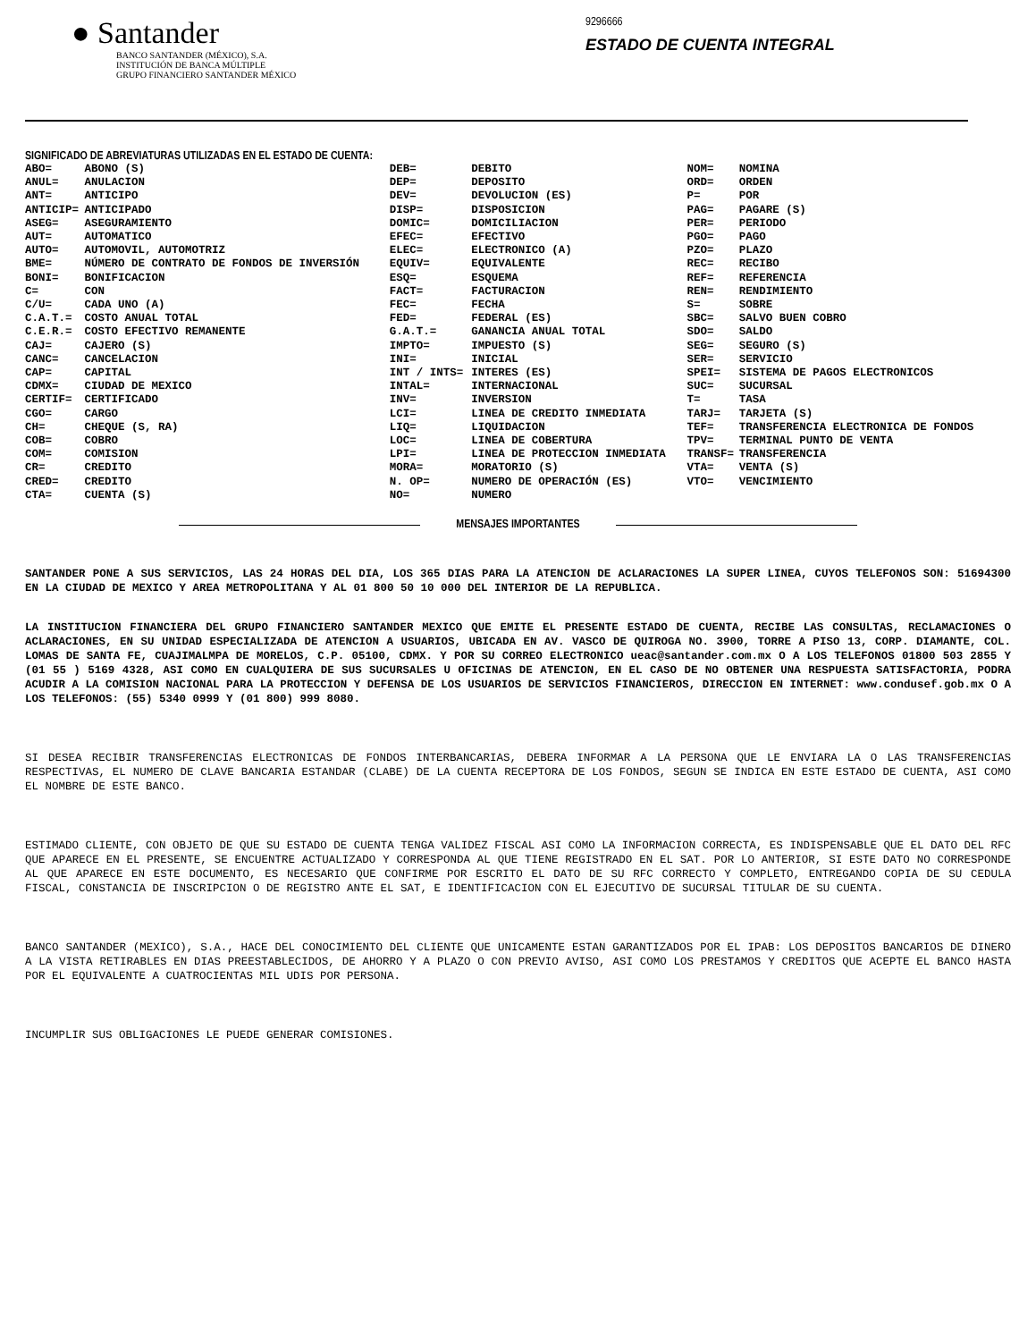● Santander
BANCO SANTANDER (MÉXICO), S.A.
INSTITUCIÓN DE BANCA MÚLTIPLE
GRUPO FINANCIERO SANTANDER MÉXICO
9296666
ESTADO DE CUENTA INTEGRAL
SIGNIFICADO DE ABREVIATURAS UTILIZADAS EN EL ESTADO DE CUENTA:
| ABO= | ABONO (S) | DEB= | DEBITO | NOM= | NOMINA |
| ANUL= | ANULACION | DEP= | DEPOSITO | ORD= | ORDEN |
| ANT= | ANTICIPO | DEV= | DEVOLUCION (ES) | P= | POR |
| ANTICIP= | ANTICIPADO | DISP= | DISPOSICION | PAG= | PAGARE (S) |
| ASEG= | ASEGURAMIENTO | DOMIC= | DOMICILIACION | PER= | PERIODO |
| AUT= | AUTOMATICO | EFEC= | EFECTIVO | PGO= | PAGO |
| AUTO= | AUTOMOVIL, AUTOMOTRIZ | ELEC= | ELECTRONICO (A) | PZO= | PLAZO |
| BME= | NÚMERO DE CONTRATO DE FONDOS DE INVERSIÓN | EQUIV= | EQUIVALENTE | REC= | RECIBO |
| BONI= | BONIFICACION | ESQ= | ESQUEMA | REF= | REFERENCIA |
| C= | CON | FACT= | FACTURACION | REN= | RENDIMIENTO |
| C/U= | CADA UNO (A) | FEC= | FECHA | S= | SOBRE |
| C.A.T.= | COSTO ANUAL TOTAL | FED= | FEDERAL (ES) | SBC= | SALVO BUEN COBRO |
| C.E.R.= | COSTO EFECTIVO REMANENTE | G.A.T.= | GANANCIA ANUAL TOTAL | SDO= | SALDO |
| CAJ= | CAJERO (S) | IMPTO= | IMPUESTO (S) | SEG= | SEGURO (S) |
| CANC= | CANCELACION | INI= | INICIAL | SER= | SERVICIO |
| CAP= | CAPITAL | INT / INTS= | INTERES (ES) | SPEI= | SISTEMA DE PAGOS ELECTRONICOS |
| CDMX= | CIUDAD DE MEXICO | INTAL= | INTERNACIONAL | SUC= | SUCURSAL |
| CERTIF= | CERTIFICADO | INV= | INVERSION | T= | TASA |
| CGO= | CARGO | LCI= | LINEA DE CREDITO INMEDIATA | TARJ= | TARJETA (S) |
| CH= | CHEQUE (S, RA) | LIQ= | LIQUIDACION | TEF= | TRANSFERENCIA ELECTRONICA DE FONDOS |
| COB= | COBRO | LOC= | LINEA DE COBERTURA | TPV= | TERMINAL PUNTO DE VENTA |
| COM= | COMISION | LPI= | LINEA DE PROTECCION INMEDIATA | TRANSF= | TRANSFERENCIA |
| CR= | CREDITO | MORA= | MORATORIO (S) | VTA= | VENTA (S) |
| CRED= | CREDITO | N. OP= | NUMERO DE OPERACIÓN (ES) | VTO= | VENCIMIENTO |
| CTA= | CUENTA (S) | NO= | NUMERO | | |
MENSAJES IMPORTANTES
SANTANDER PONE A SUS SERVICIOS, LAS 24 HORAS DEL DIA, LOS 365 DIAS PARA LA ATENCION DE ACLARACIONES LA SUPER LINEA, CUYOS TELEFONOS SON: 51694300 EN LA CIUDAD DE MEXICO Y AREA METROPOLITANA Y AL 01 800 50 10 000 DEL INTERIOR DE LA REPUBLICA.
LA INSTITUCION FINANCIERA DEL GRUPO FINANCIERO SANTANDER MEXICO QUE EMITE EL PRESENTE ESTADO DE CUENTA, RECIBE LAS CONSULTAS, RECLAMACIONES O ACLARACIONES, EN SU UNIDAD ESPECIALIZADA DE ATENCION A USUARIOS, UBICADA EN AV. VASCO DE QUIROGA NO. 3900, TORRE A PISO 13, CORP. DIAMANTE, COL. LOMAS DE SANTA FE, CUAJIMALMPA DE MORELOS, C.P. 05100, CDMX. Y POR SU CORREO ELECTRONICO ueac@santander.com.mx O A LOS TELEFONOS 01800 503 2855 Y (01 55 ) 5169 4328, ASI COMO EN CUALQUIERA DE SUS SUCURSALES U OFICINAS DE ATENCION, EN EL CASO DE NO OBTENER UNA RESPUESTA SATISFACTORIA, PODRA ACUDIR A LA COMISION NACIONAL PARA LA PROTECCION Y DEFENSA DE LOS USUARIOS DE SERVICIOS FINANCIEROS, DIRECCION EN INTERNET: www.condusef.gob.mx O A LOS TELEFONOS: (55) 5340 0999 Y (01 800) 999 8080.
SI DESEA RECIBIR TRANSFERENCIAS ELECTRONICAS DE FONDOS INTERBANCARIAS, DEBERA INFORMAR A LA PERSONA QUE LE ENVIARA LA O LAS TRANSFERENCIAS RESPECTIVAS, EL NUMERO DE CLAVE BANCARIA ESTANDAR (CLABE) DE LA CUENTA RECEPTORA DE LOS FONDOS, SEGUN SE INDICA EN ESTE ESTADO DE CUENTA, ASI COMO EL NOMBRE DE ESTE BANCO.
ESTIMADO CLIENTE, CON OBJETO DE QUE SU ESTADO DE CUENTA TENGA VALIDEZ FISCAL ASI COMO LA INFORMACION CORRECTA, ES INDISPENSABLE QUE EL DATO DEL RFC QUE APARECE EN EL PRESENTE, SE ENCUENTRE ACTUALIZADO Y CORRESPONDA AL QUE TIENE REGISTRADO EN EL SAT. POR LO ANTERIOR, SI ESTE DATO NO CORRESPONDE AL QUE APARECE EN ESTE DOCUMENTO, ES NECESARIO QUE CONFIRME POR ESCRITO EL DATO DE SU RFC CORRECTO Y COMPLETO, ENTREGANDO COPIA DE SU CEDULA FISCAL, CONSTANCIA DE INSCRIPCION O DE REGISTRO ANTE EL SAT, E IDENTIFICACION CON EL EJECUTIVO DE SUCURSAL TITULAR DE SU CUENTA.
BANCO SANTANDER (MEXICO), S.A., HACE DEL CONOCIMIENTO DEL CLIENTE QUE UNICAMENTE ESTAN GARANTIZADOS POR EL IPAB: LOS DEPOSITOS BANCARIOS DE DINERO A LA VISTA RETIRABLES EN DIAS PREESTABLECIDOS, DE AHORRO Y A PLAZO O CON PREVIO AVISO, ASI COMO LOS PRESTAMOS Y CREDITOS QUE ACEPTE EL BANCO HASTA POR EL EQUIVALENTE A CUATROCIENTAS MIL UDIS POR PERSONA.
INCUMPLIR SUS OBLIGACIONES LE PUEDE GENERAR COMISIONES.